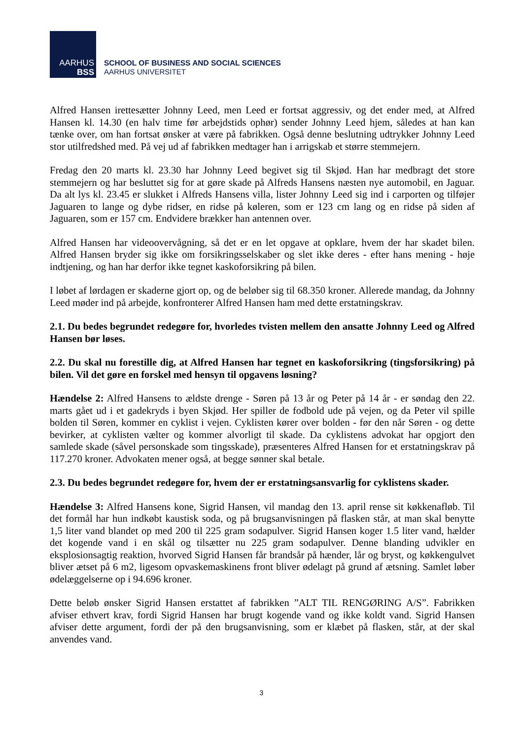AARHUS
BSS
SCHOOL OF BUSINESS AND SOCIAL SCIENCES
AARHUS UNIVERSITET
Alfred Hansen irettesætter Johnny Leed, men Leed er fortsat aggressiv, og det ender med, at Alfred Hansen kl. 14.30 (en halv time før arbejdstids ophør) sender Johnny Leed hjem, således at han kan tænke over, om han fortsat ønsker at være på fabrikken. Også denne beslutning udtrykker Johnny Leed stor utilfredshed med. På vej ud af fabrikken medtager han i arrigskab et større stemmejern.
Fredag den 20 marts kl. 23.30 har Johnny Leed begivet sig til Skjød. Han har medbragt det store stemmejern og har besluttet sig for at gøre skade på Alfreds Hansens næsten nye automobil, en Jaguar. Da alt lys kl. 23.45 er slukket i Alfreds Hansens villa, lister Johnny Leed sig ind i carporten og tilføjer Jaguaren to lange og dybe ridser, en ridse på køleren, som er 123 cm lang og en ridse på siden af Jaguaren, som er 157 cm. Endvidere brækker han antennen over.
Alfred Hansen har videoovervågning, så det er en let opgave at opklare, hvem der har skadet bilen. Alfred Hansen bryder sig ikke om forsikringsselskaber og slet ikke deres - efter hans mening - høje indtjening, og han har derfor ikke tegnet kaskoforsikring på bilen.
I løbet af lørdagen er skaderne gjort op, og de beløber sig til 68.350 kroner. Allerede mandag, da Johnny Leed møder ind på arbejde, konfronterer Alfred Hansen ham med dette erstatningskrav.
2.1. Du bedes begrundet redegøre for, hvorledes tvisten mellem den ansatte Johnny Leed og Alfred Hansen bør løses.
2.2. Du skal nu forestille dig, at Alfred Hansen har tegnet en kaskoforsikring (tingsforsikring) på bilen. Vil det gøre en forskel med hensyn til opgavens løsning?
Hændelse 2: Alfred Hansens to ældste drenge - Søren på 13 år og Peter på 14 år - er søndag den 22. marts gået ud i et gadekryds i byen Skjød. Her spiller de fodbold ude på vejen, og da Peter vil spille bolden til Søren, kommer en cyklist i vejen. Cyklisten kører over bolden - før den når Søren - og dette bevirker, at cyklisten vælter og kommer alvorligt til skade. Da cyklistens advokat har opgjort den samlede skade (såvel personskade som tingsskade), præsenteres Alfred Hansen for et erstatningskrav på 117.270 kroner. Advokaten mener også, at begge sønner skal betale.
2.3. Du bedes begrundet redegøre for, hvem der er erstatningsansvarlig for cyklistens skader.
Hændelse 3: Alfred Hansens kone, Sigrid Hansen, vil mandag den 13. april rense sit køkkenafløb. Til det formål har hun indkøbt kaustisk soda, og på brugsanvisningen på flasken står, at man skal benytte 1,5 liter vand blandet op med 200 til 225 gram sodapulver. Sigrid Hansen koger 1.5 liter vand, hælder det kogende vand i en skål og tilsætter nu 225 gram sodapulver. Denne blanding udvikler en eksplosionsagtig reaktion, hvorved Sigrid Hansen får brandsår på hænder, lår og bryst, og køkkengulvet bliver ætset på 6 m2, ligesom opvaskemaskinens front bliver ødelagt på grund af ætsning. Samlet løber ødelæggelserne op i 94.696 kroner.
Dette beløb ønsker Sigrid Hansen erstattet af fabrikken ”ALT TIL RENGØRING A/S”. Fabrikken afviser ethvert krav, fordi Sigrid Hansen har brugt kogende vand og ikke koldt vand. Sigrid Hansen afviser dette argument, fordi der på den brugsanvisning, som er klæbet på flasken, står, at der skal anvendes vand.
3